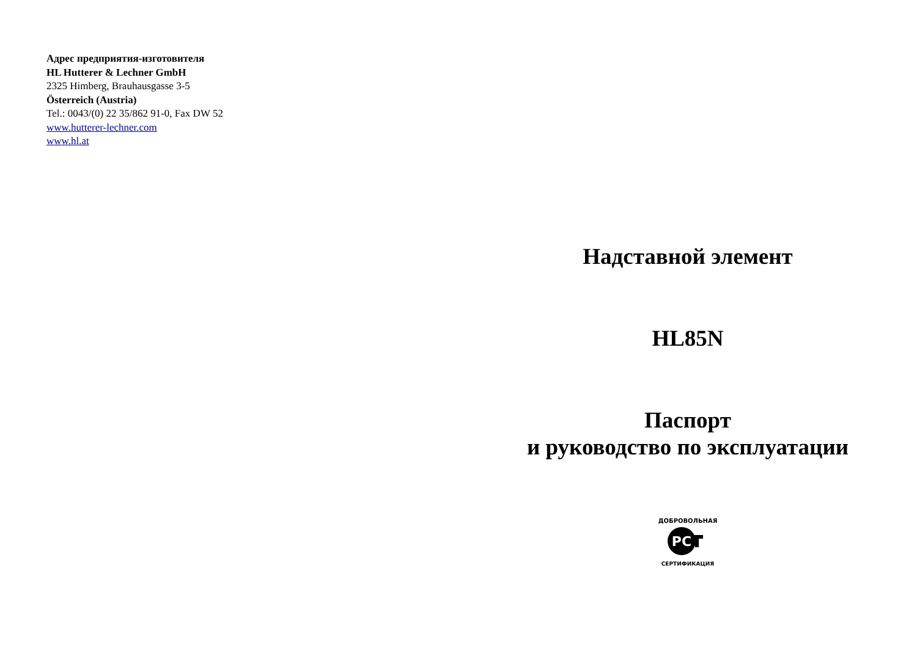Адрес предприятия-изготовителя
HL Hutterer & Lechner GmbH
2325 Himberg, Brauhausgasse 3-5
Österreich (Austria)
Tel.: 0043/(0) 22 35/862 91-0, Fax DW 52
www.hutterer-lechner.com
www.hl.at
Надставной элемент
HL85N
Паспорт
и руководство по эксплуатации
ДОБРОВОЛЬНАЯ
РС
СЕРТИФИКАЦИЯ